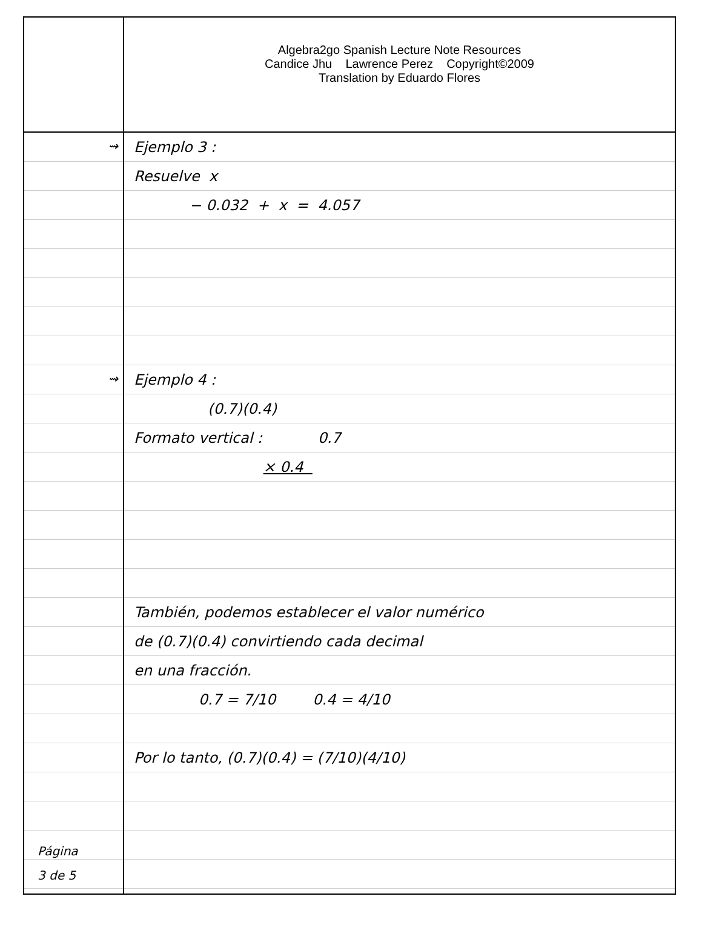Algebra2go Spanish Lecture Note Resources
Candice Jhu Lawrence Perez Copyright©2009
Translation by Eduardo Flores
⇝
⇝
Página
3 de 5
Ejemplo 3 :
Resuelve x
− 0.032 + x = 4.057
Ejemplo 4 :
(0.7)(0.4)
Formato vertical : 0.7
× 0.4
También, podemos establecer el valor numérico
de (0.7)(0.4) convirtiendo cada decimal
en una fracción.
0.7 = 7/10 0.4 = 4/10
Por lo tanto, (0.7)(0.4) = (7/10)(4/10)